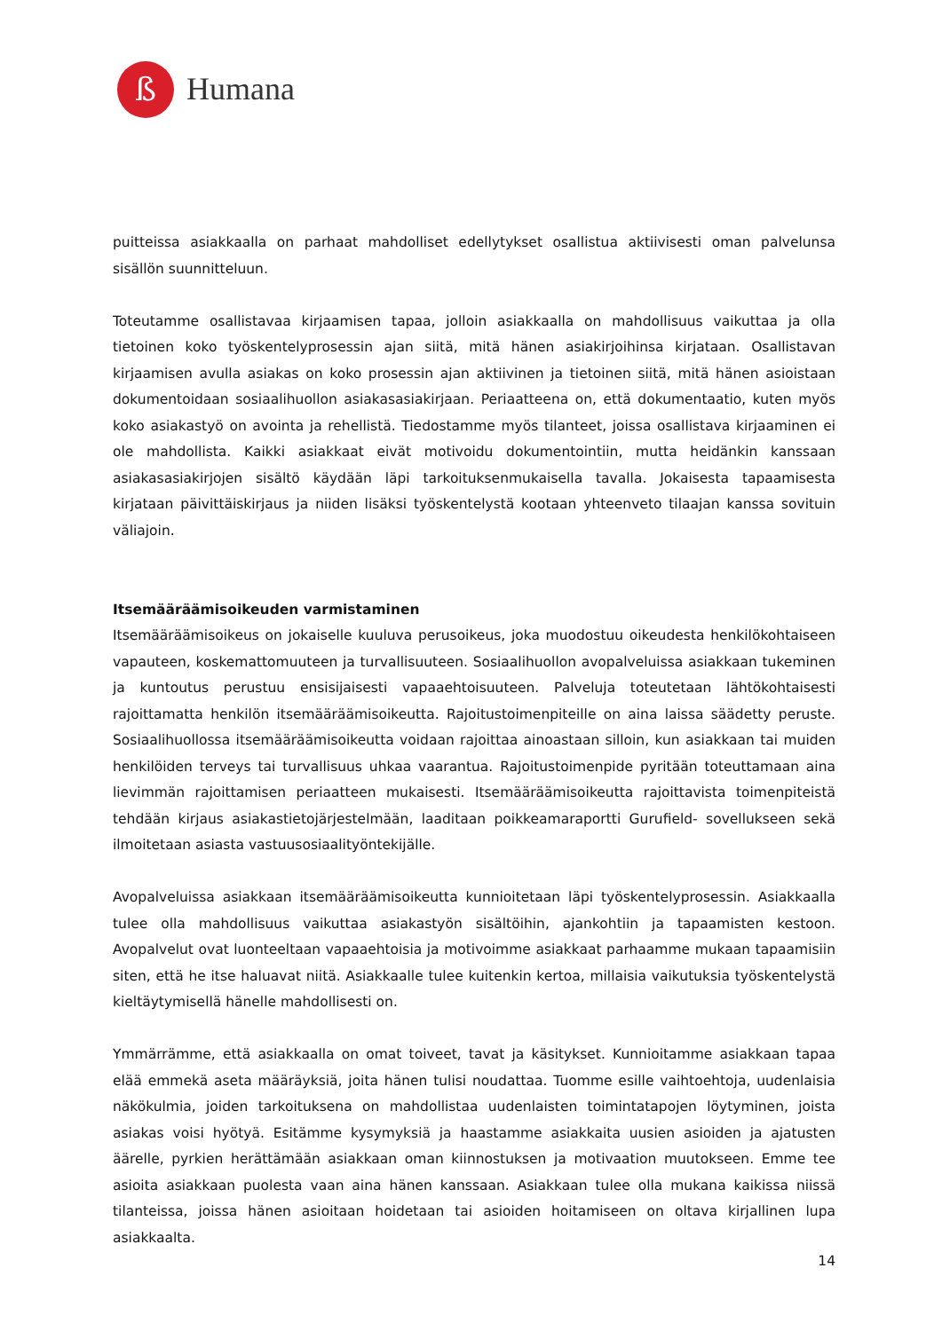ß
Humana
puitteissa asiakkaalla on parhaat mahdolliset edellytykset osallistua aktiivisesti oman palvelunsa sisällön suunnitteluun.
Toteutamme osallistavaa kirjaamisen tapaa, jolloin asiakkaalla on mahdollisuus vaikuttaa ja olla tietoinen koko työskentelyprosessin ajan siitä, mitä hänen asiakirjoihinsa kirjataan. Osallistavan kirjaamisen avulla asiakas on koko prosessin ajan aktiivinen ja tietoinen siitä, mitä hänen asioistaan dokumentoidaan sosiaalihuollon asiakasasiakirjaan. Periaatteena on, että dokumentaatio, kuten myös koko asiakastyö on avointa ja rehellistä. Tiedostamme myös tilanteet, joissa osallistava kirjaaminen ei ole mahdollista. Kaikki asiakkaat eivät motivoidu dokumentointiin, mutta heidänkin kanssaan asiakasasiakirjojen sisältö käydään läpi tarkoituksenmukaisella tavalla. Jokaisesta tapaamisesta kirjataan päivittäiskirjaus ja niiden lisäksi työskentelystä kootaan yhteenveto tilaajan kanssa sovituin väliajoin.
Itsemääräämisoikeuden varmistaminen
Itsemääräämisoikeus on jokaiselle kuuluva perusoikeus, joka muodostuu oikeudesta henkilökohtaiseen vapauteen, koskemattomuuteen ja turvallisuuteen. Sosiaalihuollon avopalveluissa asiakkaan tukeminen ja kuntoutus perustuu ensisijaisesti vapaaehtoisuuteen. Palveluja toteutetaan lähtökohtaisesti rajoittamatta henkilön itsemääräämisoikeutta. Rajoitustoimenpiteille on aina laissa säädetty peruste. Sosiaalihuollossa itsemääräämisoikeutta voidaan rajoittaa ainoastaan silloin, kun asiakkaan tai muiden henkilöiden terveys tai turvallisuus uhkaa vaarantua. Rajoitustoimenpide pyritään toteuttamaan aina lievimmän rajoittamisen periaatteen mukaisesti. Itsemääräämisoikeutta rajoittavista toimenpiteistä tehdään kirjaus asiakastietojärjestelmään, laaditaan poikkeamaraportti Gurufield- sovellukseen sekä ilmoitetaan asiasta vastuusosiaalityöntekijälle.
Avopalveluissa asiakkaan itsemääräämisoikeutta kunnioitetaan läpi työskentelyprosessin. Asiakkaalla tulee olla mahdollisuus vaikuttaa asiakastyön sisältöihin, ajankohtiin ja tapaamisten kestoon. Avopalvelut ovat luonteeltaan vapaaehtoisia ja motivoimme asiakkaat parhaamme mukaan tapaamisiin siten, että he itse haluavat niitä. Asiakkaalle tulee kuitenkin kertoa, millaisia vaikutuksia työskentelystä kieltäytymisellä hänelle mahdollisesti on.
Ymmärrämme, että asiakkaalla on omat toiveet, tavat ja käsitykset. Kunnioitamme asiakkaan tapaa elää emmekä aseta määräyksiä, joita hänen tulisi noudattaa. Tuomme esille vaihtoehtoja, uudenlaisia näkökulmia, joiden tarkoituksena on mahdollistaa uudenlaisten toimintatapojen löytyminen, joista asiakas voisi hyötyä. Esitämme kysymyksiä ja haastamme asiakkaita uusien asioiden ja ajatusten äärelle, pyrkien herättämään asiakkaan oman kiinnostuksen ja motivaation muutokseen. Emme tee asioita asiakkaan puolesta vaan aina hänen kanssaan. Asiakkaan tulee olla mukana kaikissa niissä tilanteissa, joissa hänen asioitaan hoidetaan tai asioiden hoitamiseen on oltava kirjallinen lupa asiakkaalta.
14